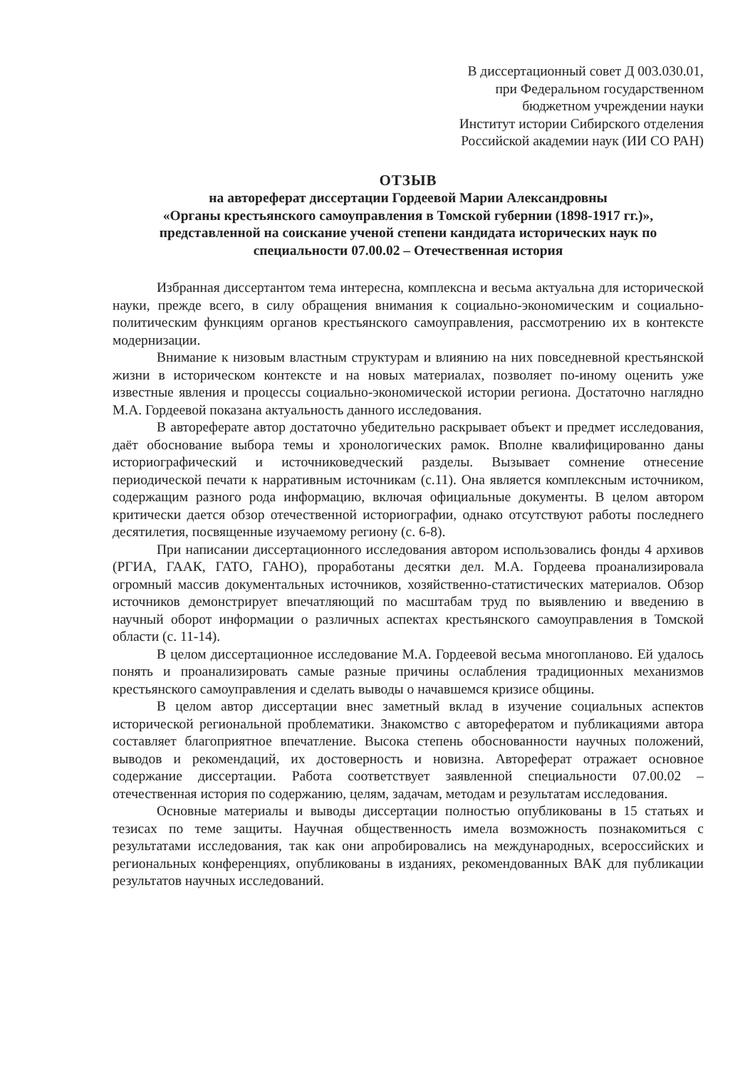В диссертационный совет Д 003.030.01,
при Федеральном государственном
бюджетном учреждении науки
Институт истории Сибирского отделения
Российской академии наук (ИИ СО РАН)
ОТЗЫВ
на автореферат диссертации Гордеевой Марии Александровны
«Органы крестьянского самоуправления в Томской губернии (1898-1917 гг.)»,
представленной на соискание ученой степени кандидата исторических наук по
специальности 07.00.02 – Отечественная история
Избранная диссертантом тема интересна, комплексна и весьма актуальна для исторической науки, прежде всего, в силу обращения внимания к социально-экономическим и социально-политическим функциям органов крестьянского самоуправления, рассмотрению их в контексте модернизации.
Внимание к низовым властным структурам и влиянию на них повседневной крестьянской жизни в историческом контексте и на новых материалах, позволяет по-иному оценить уже известные явления и процессы социально-экономической истории региона. Достаточно наглядно М.А. Гордеевой показана актуальность данного исследования.
В автореферате автор достаточно убедительно раскрывает объект и предмет исследования, даёт обоснование выбора темы и хронологических рамок. Вполне квалифицированно даны историографический и источниковедческий разделы. Вызывает сомнение отнесение периодической печати к нарративным источникам (с.11). Она является комплексным источником, содержащим разного рода информацию, включая официальные документы. В целом автором критически дается обзор отечественной историографии, однако отсутствуют работы последнего десятилетия, посвященные изучаемому региону (с. 6-8).
При написании диссертационного исследования автором использовались фонды 4 архивов (РГИА, ГААК, ГАТО, ГАНО), проработаны десятки дел. М.А. Гордеева проанализировала огромный массив документальных источников, хозяйственно-статистических материалов. Обзор источников демонстрирует впечатляющий по масштабам труд по выявлению и введению в научный оборот информации о различных аспектах крестьянского самоуправления в Томской области (с. 11-14).
В целом диссертационное исследование М.А. Гордеевой весьма многопланово. Ей удалось понять и проанализировать самые разные причины ослабления традиционных механизмов крестьянского самоуправления и сделать выводы о начавшемся кризисе общины.
В целом автор диссертации внес заметный вклад в изучение социальных аспектов исторической региональной проблематики. Знакомство с авторефератом и публикациями автора составляет благоприятное впечатление. Высока степень обоснованности научных положений, выводов и рекомендаций, их достоверность и новизна. Автореферат отражает основное содержание диссертации. Работа соответствует заявленной специальности 07.00.02 – отечественная история по содержанию, целям, задачам, методам и результатам исследования.
Основные материалы и выводы диссертации полностью опубликованы в 15 статьях и тезисах по теме защиты. Научная общественность имела возможность познакомиться с результатами исследования, так как они апробировались на международных, всероссийских и региональных конференциях, опубликованы в изданиях, рекомендованных ВАК для публикации результатов научных исследований.